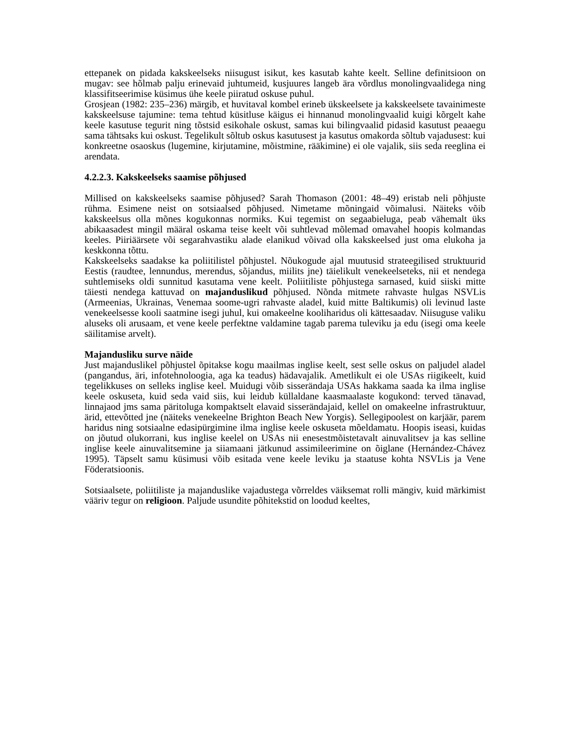ettepanek on pidada kakskeelseks niisugust isikut, kes kasutab kahte keelt. Selline definitsioon on mugav: see hõlmab palju erinevaid juhtumeid, kusjuures langeb ära võrdlus monolingvaalidega ning klassifitseerimise küsimus ühe keele piiratud oskuse puhul.
Grosjean (1982: 235–236) märgib, et huvitaval kombel erineb ükskeelsete ja kakskeelsete tavainimeste kakskeelsuse tajumine: tema tehtud küsitluse käigus ei hinnanud monolingvaalid kuigi kõrgelt kahe keele kasutuse tegurit ning tõstsid esikohale oskust, samas kui bilingvaalid pidasid kasutust peaaegu sama tähtsaks kui oskust. Tegelikult sõltub oskus kasutusest ja kasutus omakorda sõltub vajadusest: kui konkreetne osaoskus (lugemine, kirjutamine, mõistmine, rääkimine) ei ole vajalik, siis seda reeglina ei arendata.
4.2.2.3. Kakskeelseks saamise põhjused
Millised on kakskeelseks saamise põhjused? Sarah Thomason (2001: 48–49) eristab neli põhjuste rühma. Esimene neist on sotsiaalsed põhjused. Nimetame mõningaid võimalusi. Näiteks võib kakskeelsus olla mõnes kogukonnas normiks. Kui tegemist on segaabieluga, peab vähemalt üks abikaasadest mingil määral oskama teise keelt või suhtlevad mõlemad omavahel hoopis kolmandas keeles. Piiriäärsete või segarahvastiku alade elanikud võivad olla kakskeelsed just oma elukoha ja keskkonna tõttu.
Kakskeelseks saadakse ka poliitilistel põhjustel. Nõukogude ajal muutusid strateegilised struktuurid Eestis (raudtee, lennundus, merendus, sõjandus, miilits jne) täielikult venekeelseteks, nii et nendega suhtlemiseks oldi sunnitud kasutama vene keelt. Poliitiliste põhjustega sarnased, kuid siiski mitte täiesti nendega kattuvad on majanduslikud põhjused. Nõnda mitmete rahvaste hulgas NSVLis (Armeenias, Ukrainas, Venemaa soome-ugri rahvaste aladel, kuid mitte Baltikumis) oli levinud laste venekeelsesse kooli saatmine isegi juhul, kui omakeelne kooliharidus oli kättesaadav. Niisuguse valiku aluseks oli arusaam, et vene keele perfektne valdamine tagab parema tuleviku ja edu (isegi oma keele säilitamise arvelt).
Majandusliku surve näide
Just majanduslikel põhjustel õpitakse kogu maailmas inglise keelt, sest selle oskus on paljudel aladel (pangandus, äri, infotehnoloogia, aga ka teadus) hädavajalik. Ametlikult ei ole USAs riigikeelt, kuid tegelikkuses on selleks inglise keel. Muidugi võib sisserändaja USAs hakkama saada ka ilma inglise keele oskuseta, kuid seda vaid siis, kui leidub küllaldane kaasmaalaste kogukond: terved tänavad, linnajaod jms sama päritoluga kompaktselt elavaid sisserändajaid, kellel on omakeelne infrastruktuur, ärid, ettevõtted jne (näiteks venekeelne Brighton Beach New Yorgis). Sellegipoolest on karjäär, parem haridus ning sotsiaalne edasipürgimine ilma inglise keele oskuseta mõeldamatu. Hoopis iseasi, kuidas on jõutud olukorrani, kus inglise keelel on USAs nii enesestmõistetavalt ainuvalitsev ja kas selline inglise keele ainuvalitsemine ja siiamaani jätkunud assimileerimine on õiglane (Hernández-Chávez 1995). Täpselt samu küsimusi võib esitada vene keele leviku ja staatuse kohta NSVLis ja Vene Föderatsioonis.
Sotsiaalsete, poliitiliste ja majanduslike vajadustega võrreldes väiksemat rolli mängiv, kuid märkimist vääriv tegur on religioon. Paljude usundite põhitekstid on loodud keeltes,